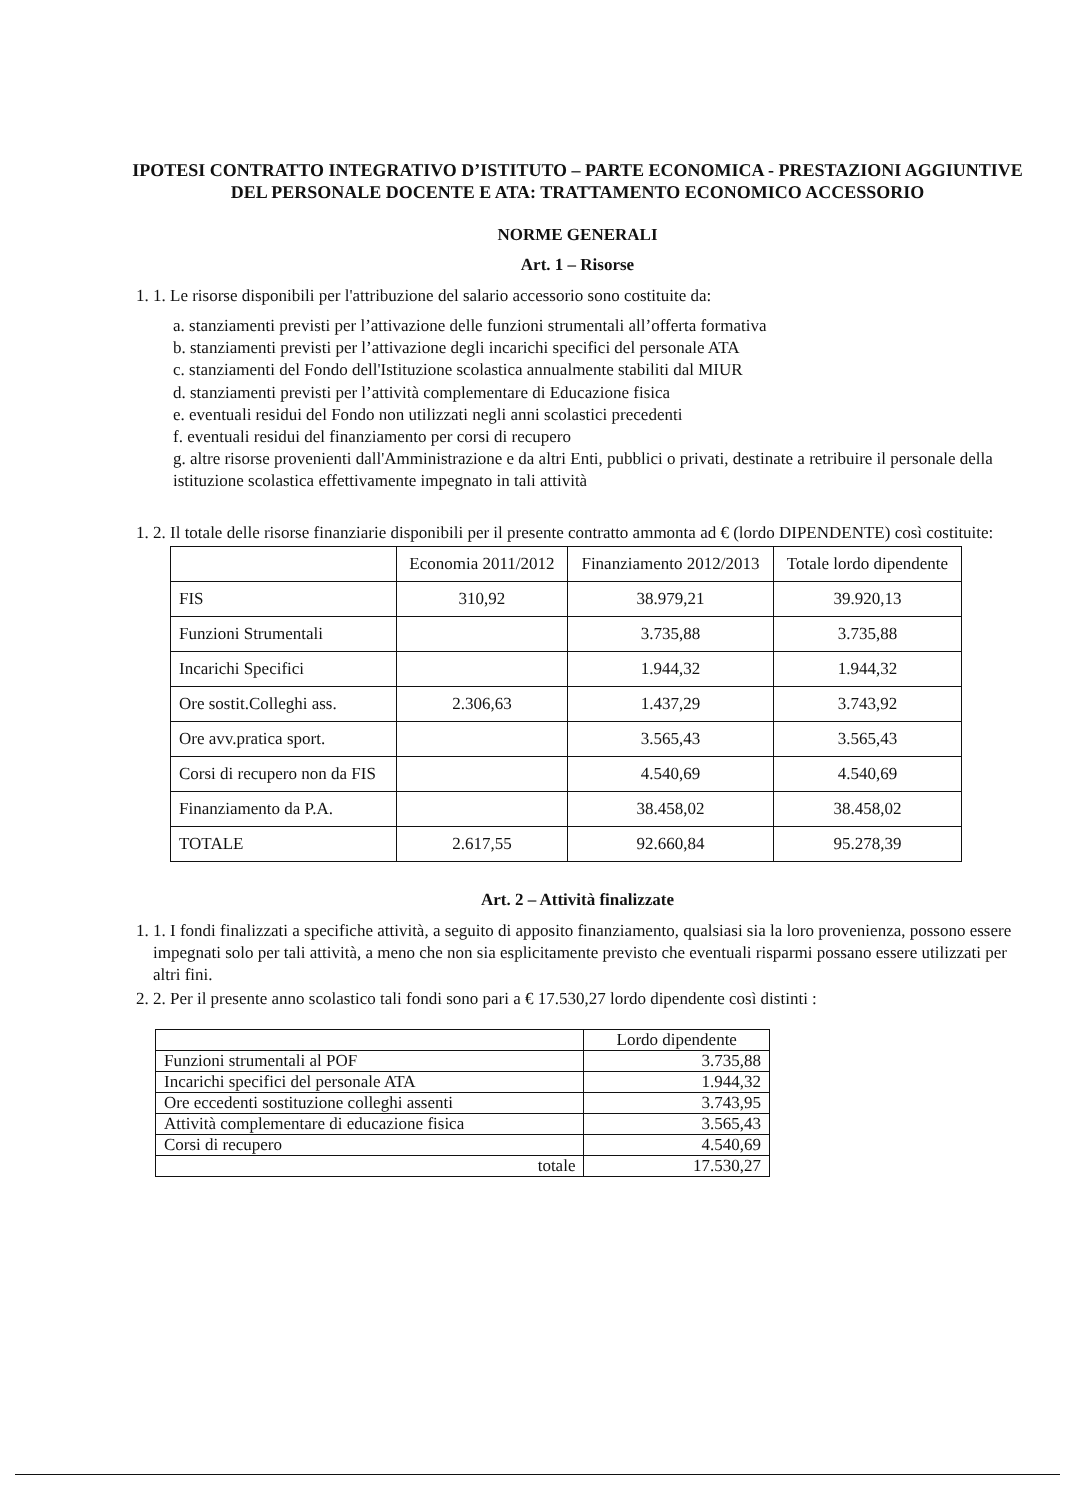IPOTESI CONTRATTO INTEGRATIVO D’ISTITUTO – PARTE ECONOMICA - PRESTAZIONI AGGIUNTIVE DEL PERSONALE DOCENTE E ATA: TRATTAMENTO ECONOMICO ACCESSORIO
NORME GENERALI
Art. 1 – Risorse
1. 1. Le risorse disponibili per l'attribuzione del salario accessorio sono costituite da:
a. stanziamenti previsti per l’attivazione delle funzioni strumentali all’offerta formativa
b. stanziamenti previsti per l’attivazione degli incarichi specifici del personale ATA
c. stanziamenti del Fondo dell'Istituzione scolastica annualmente stabiliti dal MIUR
d. stanziamenti previsti per l’attività complementare di Educazione fisica
e. eventuali residui del Fondo non utilizzati negli anni scolastici precedenti
f. eventuali residui del finanziamento per corsi di recupero
g. altre risorse provenienti dall'Amministrazione e da altri Enti, pubblici o privati, destinate a retribuire il personale della istituzione scolastica effettivamente impegnato in tali attività
1. 2. Il totale delle risorse finanziarie disponibili per il presente contratto ammonta ad € (lordo DIPENDENTE) così costituite:
| | Economia 2011/2012 | Finanziamento 2012/2013 | Totale lordo dipendente |
| --- | --- | --- | --- |
| FIS | 310,92 | 38.979,21 | 39.920,13 |
| Funzioni Strumentali | | 3.735,88 | 3.735,88 |
| Incarichi Specifici | | 1.944,32 | 1.944,32 |
| Ore sostit.Colleghi ass. | 2.306,63 | 1.437,29 | 3.743,92 |
| Ore avv.pratica sport. | | 3.565,43 | 3.565,43 |
| Corsi di recupero non da FIS | | 4.540,69 | 4.540,69 |
| Finanziamento da P.A. | | 38.458,02 | 38.458,02 |
| TOTALE | 2.617,55 | 92.660,84 | 95.278,39 |
Art. 2 – Attività finalizzate
1. 1. I fondi finalizzati a specifiche attività, a seguito di apposito finanziamento, qualsiasi sia la loro provenienza, possono essere impegnati solo per tali attività, a meno che non sia esplicitamente previsto che eventuali risparmi possano essere utilizzati per altri fini.
2. 2. Per il presente anno scolastico tali fondi sono pari a € 17.530,27 lordo dipendente così distinti :
| | Lordo dipendente |
| --- | --- |
| Funzioni strumentali al POF | 3.735,88 |
| Incarichi specifici del personale ATA | 1.944,32 |
| Ore eccedenti sostituzione colleghi assenti | 3.743,95 |
| Attività complementare di educazione fisica | 3.565,43 |
| Corsi di recupero | 4.540,69 |
| totale | 17.530,27 |